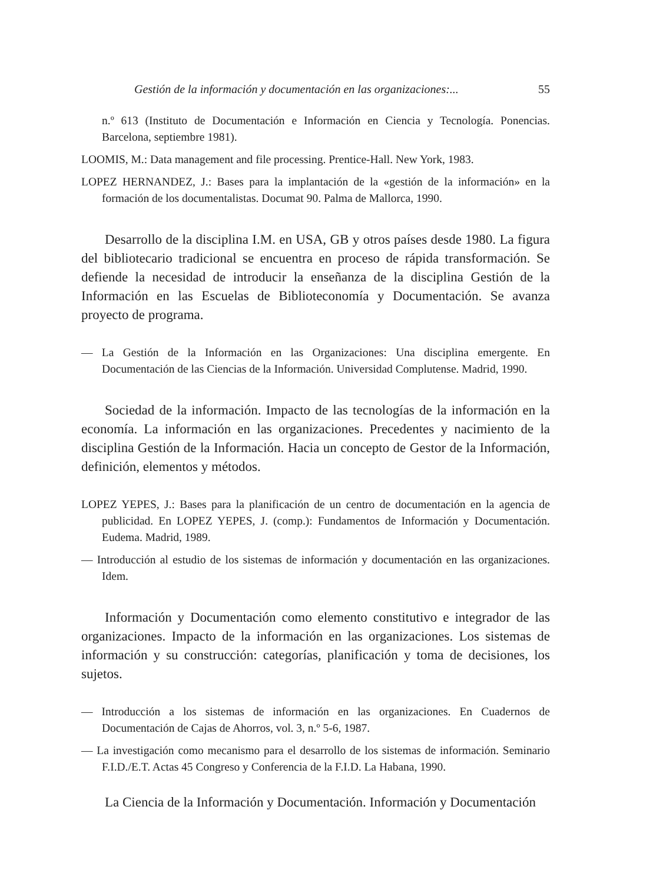Gestión de la información y documentación en las organizaciones:... 55
n.º 613 (Instituto de Documentación e Información en Ciencia y Tecnología. Ponencias. Barcelona, septiembre 1981).
LOOMIS, M.: Data management and file processing. Prentice-Hall. New York, 1983.
LOPEZ HERNANDEZ, J.: Bases para la implantación de la «gestión de la información» en la formación de los documentalistas. Documat 90. Palma de Mallorca, 1990.
Desarrollo de la disciplina I.M. en USA, GB y otros países desde 1980. La figura del bibliotecario tradicional se encuentra en proceso de rápida transformación. Se defiende la necesidad de introducir la enseñanza de la disciplina Gestión de la Información en las Escuelas de Biblioteconomía y Documentación. Se avanza proyecto de programa.
— La Gestión de la Información en las Organizaciones: Una disciplina emergente. En Documentación de las Ciencias de la Información. Universidad Complutense. Madrid, 1990.
Sociedad de la información. Impacto de las tecnologías de la información en la economía. La información en las organizaciones. Precedentes y nacimiento de la disciplina Gestión de la Información. Hacia un concepto de Gestor de la Información, definición, elementos y métodos.
LOPEZ YEPES, J.: Bases para la planificación de un centro de documentación en la agencia de publicidad. En LOPEZ YEPES, J. (comp.): Fundamentos de Información y Documentación. Eudema. Madrid, 1989.
— Introducción al estudio de los sistemas de información y documentación en las organizaciones. Idem.
Información y Documentación como elemento constitutivo e integrador de las organizaciones. Impacto de la información en las organizaciones. Los sistemas de información y su construcción: categorías, planificación y toma de decisiones, los sujetos.
— Introducción a los sistemas de información en las organizaciones. En Cuadernos de Documentación de Cajas de Ahorros, vol. 3, n.º 5-6, 1987.
— La investigación como mecanismo para el desarrollo de los sistemas de información. Seminario F.I.D./E.T. Actas 45 Congreso y Conferencia de la F.I.D. La Habana, 1990.
La Ciencia de la Información y Documentación. Información y Documentación